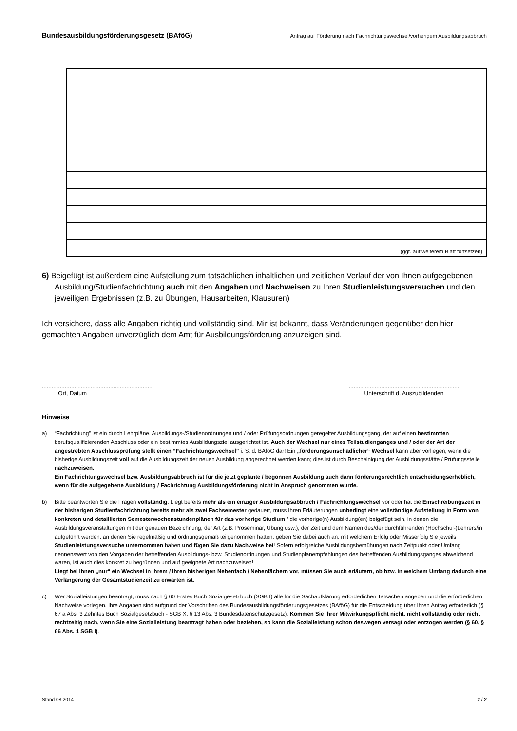Bundesausbildungsförderungsgesetz (BAföG) Antrag auf Förderung nach Fachrichtungswechsel/vorherigem Ausbildungsabbruch
| (ggf. auf weiterem Blatt fortsetzen) |
6) Beigefügt ist außerdem eine Aufstellung zum tatsächlichen inhaltlichen und zeitlichen Verlauf der von Ihnen aufgegebenen Ausbildung/Studienfachrichtung auch mit den Angaben und Nachweisen zu Ihren Studienleistungsversuchen und den jeweiligen Ergebnissen (z.B. zu Übungen, Hausarbeiten, Klausuren)
Ich versichere, dass alle Angaben richtig und vollständig sind. Mir ist bekannt, dass Veränderungen gegenüber den hier gemachten Angaben unverzüglich dem Amt für Ausbildungsförderung anzuzeigen sind.
....................................................................
Ort, Datum
....................................................................
Unterschrift d. Auszubildenden
Hinweise
a) “Fachrichtung” ist ein durch Lehrpläne, Ausbildungs-/Studienordnungen und / oder Prüfungsordnungen geregelter Ausbildungsgang, der auf einen bestimmten berufsqualifizierenden Abschluss oder ein bestimmtes Ausbildungsziel ausgerichtet ist. Auch der Wechsel nur eines Teilstudienganges und / oder der Art der angestrebten Abschlussprüfung stellt einen “Fachrichtungswechsel” i. S. d. BAföG dar! Ein „förderungsunschädlicher“ Wechsel kann aber vorliegen, wenn die bisherige Ausbildungszeit voll auf die Ausbildungszeit der neuen Ausbildung angerechnet werden kann; dies ist durch Bescheinigung der Ausbildungsstätte / Prüfungsstelle nachzuweisen.
Ein Fachrichtungswechsel bzw. Ausbildungsabbruch ist für die jetzt geplante / begonnen Ausbildung auch dann förderungsrechtlich entscheidungserheblich, wenn für die aufgegebene Ausbildung / Fachrichtung Ausbildungsförderung nicht in Anspruch genommen wurde.
b) Bitte beantworten Sie die Fragen vollständig. Liegt bereits mehr als ein einziger Ausbildungsabbruch / Fachrichtungswechsel vor oder hat die Einschreibungszeit in der bisherigen Studienfachrichtung bereits mehr als zwei Fachsemester gedauert, muss Ihren Erläuterungen unbedingt eine vollständige Aufstellung in Form von konkreten und detaillierten Semesterwochenstundenplänen für das vorherige Studium / die vorherige(n) Ausbildung(en) beigefügt sein, in denen die Ausbildungsveranstaltungen mit der genauen Bezeichnung, der Art (z.B. Proseminar, Übung usw.), der Zeit und dem Namen des/der durchführenden (Hochschul-)Lehrers/in aufgeführt werden, an denen Sie regelmäßig und ordnungsgemäß teilgenommen hatten; geben Sie dabei auch an, mit welchem Erfolg oder Misserfolg Sie jeweils Studienleistungsversuche unternommen haben und fügen Sie dazu Nachweise bei! Sofern erfolgreiche Ausbildungsbemühungen nach Zeitpunkt oder Umfang nennenswert von den Vorgaben der betreffenden Ausbildungs- bzw. Studienordnungen und Studienplanempfehlungen des betreffenden Ausbildungsganges abweichend waren, ist auch dies konkret zu begründen und auf geeignete Art nachzuweisen!
Liegt bei Ihnen „nur“ ein Wechsel in Ihrem / Ihren bisherigen Nebenfach / Nebenfächern vor, müssen Sie auch erläutern, ob bzw. in welchem Umfang dadurch eine Verlängerung der Gesamtstudienzeit zu erwarten ist.
c) Wer Sozialleistungen beantragt, muss nach § 60 Erstes Buch Sozialgesetzbuch (SGB I) alle für die Sachaufklärung erforderlichen Tatsachen angeben und die erforderlichen Nachweise vorlegen. Ihre Angaben sind aufgrund der Vorschriften des Bundesausbildungsförderungsgesetzes (BAföG) für die Entscheidung über Ihren Antrag erforderlich (§ 67 a Abs. 3 Zehntes Buch Sozialgesetzbuch - SGB X, § 13 Abs. 3 Bundesdatenschutzgesetz). Kommen Sie Ihrer Mitwirkungspflicht nicht, nicht vollständig oder nicht rechtzeitig nach, wenn Sie eine Sozialleistung beantragt haben oder beziehen, so kann die Sozialleistung schon deswegen versagt oder entzogen werden (§ 60, § 66 Abs. 1 SGB I).
Stand 08.2014 2 / 2